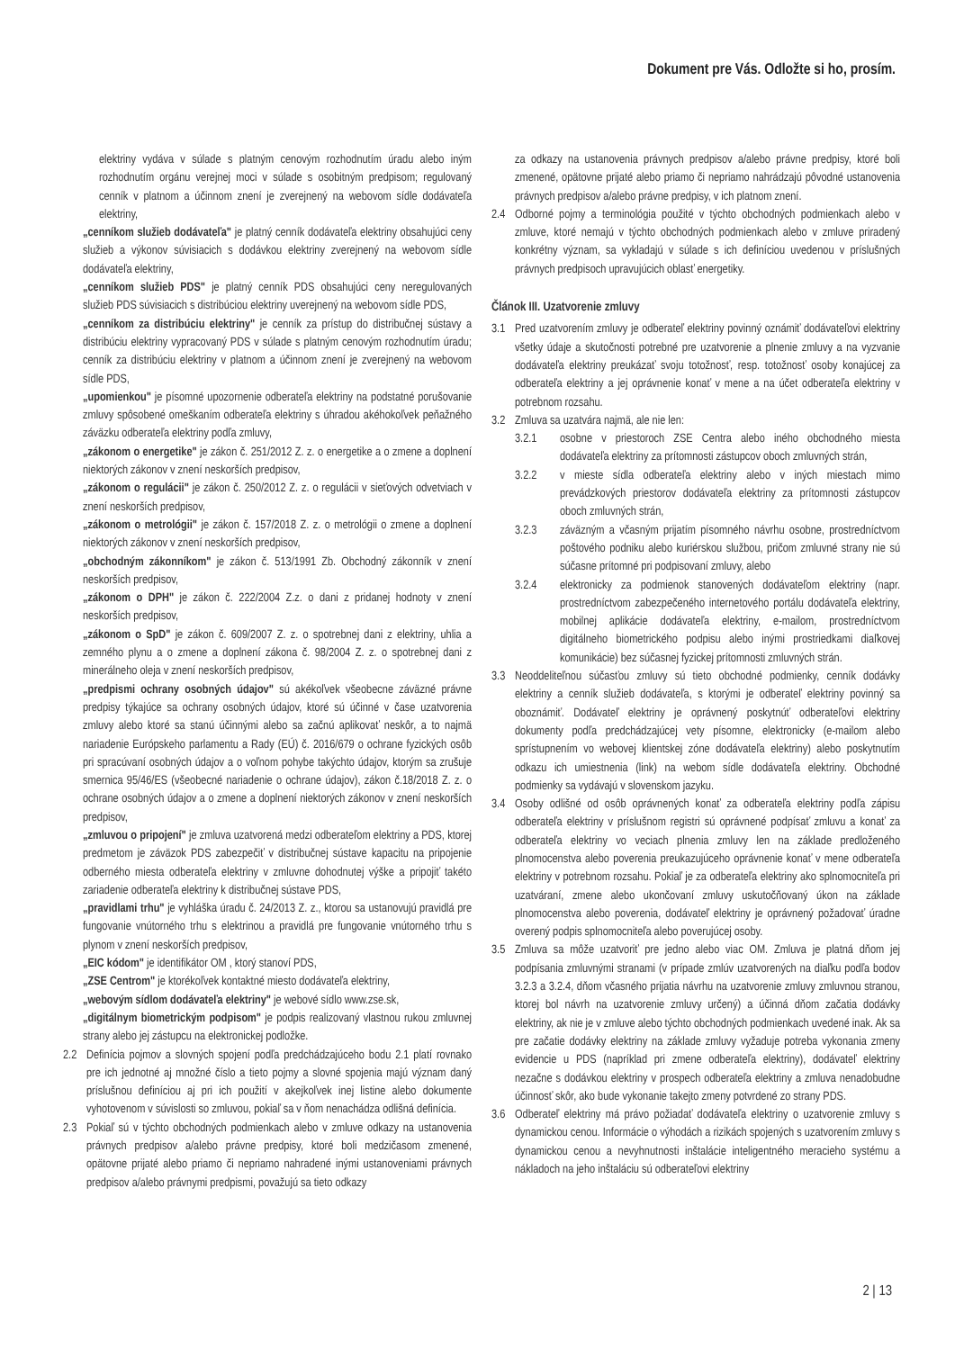Dokument pre Vás. Odložte si ho, prosím.
elektriny vydáva v súlade s platným cenovým rozhodnutím úradu alebo iným rozhodnutím orgánu verejnej moci v súlade s osobitným predpisom; regulovaný cenník v platnom a účinnom znení je zverejnený na webovom sídle dodávateľa elektriny,
„cenníkom služieb dodávateľa" je platný cenník dodávateľa elektriny obsahujúci ceny služieb a výkonov súvisiacich s dodávkou elektriny zverejnený na webovom sídle dodávateľa elektriny,
„cenníkom služieb PDS" je platný cenník PDS obsahujúci ceny neregulovaných služieb PDS súvisiacich s distribúciou elektriny uverejnený na webovom sídle PDS,
„cenníkom za distribúciu elektriny" je cenník za prístup do distribučnej sústavy a distribúciu elektriny vypracovaný PDS v súlade s platným cenovým rozhodnutím úradu; cenník za distribúciu elektriny v platnom a účinnom znení je zverejnený na webovom sídle PDS,
„upomienkou" je písomné upozornenie odberateľa elektriny na podstatné porušovanie zmluvy spôsobené omeškaním odberateľa elektriny s úhradou akéhokoľvek peňažného záväzku odberateľa elektriny podľa zmluvy,
„zákonom o energetike" je zákon č. 251/2012 Z. z. o energetike a o zmene a doplnení niektorých zákonov v znení neskorších predpisov,
„zákonom o regulácii" je zákon č. 250/2012 Z. z. o regulácii v sieťových odvetviach v znení neskorších predpisov,
„zákonom o metrológii" je zákon č. 157/2018 Z. z. o metrológii o zmene a doplnení niektorých zákonov v znení neskorších predpisov,
„obchodným zákonníkom" je zákon č. 513/1991 Zb. Obchodný zákonník v znení neskorších predpisov,
„zákonom o DPH" je zákon č. 222/2004 Z.z. o dani z pridanej hodnoty v znení neskorších predpisov,
„zákonom o SpD" je zákon č. 609/2007 Z. z. o spotrebnej dani z elektriny, uhlia a zemného plynu a o zmene a doplnení zákona č. 98/2004 Z. z. o spotrebnej dani z minerálneho oleja v znení neskorších predpisov,
„predpismi ochrany osobných údajov" sú akékoľvek všeobecne záväzné právne predpisy týkajúce sa ochrany osobných údajov, ktoré sú účinné v čase uzatvorenia zmluvy alebo ktoré sa stanú účinnými alebo sa začnú aplikovať neskôr, a to najmä nariadenie Európskeho parlamentu a Rady (EÚ) č. 2016/679 o ochrane fyzických osôb pri spracúvaní osobných údajov a o voľnom pohybe takýchto údajov, ktorým sa zrušuje smernica 95/46/ES (všeobecné nariadenie o ochrane údajov), zákon č.18/2018 Z. z. o ochrane osobných údajov a o zmene a doplnení niektorých zákonov v znení neskorších predpisov,
„zmluvou o pripojení" je zmluva uzatvorená medzi odberateľom elektriny a PDS, ktorej predmetom je záväzok PDS zabezpečiť v distribučnej sústave kapacitu na pripojenie odberného miesta odberateľa elektriny v zmluvne dohodnutej výške a pripojiť takéto zariadenie odberateľa elektriny k distribučnej sústave PDS,
„pravidlami trhu" je vyhláška úradu č. 24/2013 Z. z., ktorou sa ustanovujú pravidlá pre fungovanie vnútorného trhu s elektrinou a pravidlá pre fungovanie vnútorného trhu s plynom v znení neskorších predpisov,
„EIC kódom" je identifikátor OM , ktorý stanoví PDS,
„ZSE Centrom" je ktorékoľvek kontaktné miesto dodávateľa elektriny,
„webovým sídlom dodávateľa elektriny" je webové sídlo www.zse.sk,
„digitálnym biometrickým podpisom" je podpis realizovaný vlastnou rukou zmluvnej strany alebo jej zástupcu na elektronickej podložke.
2.2 Definícia pojmov a slovných spojení podľa predchádzajúceho bodu 2.1 platí rovnako pre ich jednotné aj množné číslo a tieto pojmy a slovné spojenia majú význam daný príslušnou definíciou aj pri ich použití v akejkoľvek inej listine alebo dokumente vyhotovenom v súvislosti so zmluvou, pokiaľ sa v ňom nenachádza odlišná definícia.
2.3 Pokiaľ sú v týchto obchodných podmienkach alebo v zmluve odkazy na ustanovenia právnych predpisov a/alebo právne predpisy, ktoré boli medzičasom zmenené, opätovne prijaté alebo priamo či nepriamo nahradené inými ustanoveniami právnych predpisov a/alebo právnymi predpismi, považujú sa tieto odkazy
za odkazy na ustanovenia právnych predpisov a/alebo právne predpisy, ktoré boli zmenené, opätovne prijaté alebo priamo či nepriamo nahrádzajú pôvodné ustanovenia právnych predpisov a/alebo právne predpisy, v ich platnom znení.
2.4 Odborné pojmy a terminológia použité v týchto obchodných podmienkach alebo v zmluve, ktoré nemajú v týchto obchodných podmienkach alebo v zmluve priradený konkrétny význam, sa vykladajú v súlade s ich definíciou uvedenou v príslušných právnych predpisoch upravujúcich oblasť energetiky.
Článok III. Uzatvorenie zmluvy
3.1 Pred uzatvorením zmluvy je odberateľ elektriny povinný oznámiť dodávateľovi elektriny všetky údaje a skutočnosti potrebné pre uzatvorenie a plnenie zmluvy a na vyzvanie dodávateľa elektriny preukázať svoju totožnosť, resp. totožnosť osoby konajúcej za odberateľa elektriny a jej oprávnenie konať v mene a na účet odberateľa elektriny v potrebnom rozsahu.
3.2 Zmluva sa uzatvára najmä, ale nie len:
3.2.1 osobne v priestoroch ZSE Centra alebo iného obchodného miesta dodávateľa elektriny za prítomnosti zástupcov oboch zmluvných strán,
3.2.2 v mieste sídla odberateľa elektriny alebo v iných miestach mimo prevádzkových priestorov dodávateľa elektriny za prítomnosti zástupcov oboch zmluvných strán,
3.2.3 záväzným a včasným prijatím písomného návrhu osobne, prostredníctvom poštového podniku alebo kuriérskou službou, pričom zmluvné strany nie sú súčasne prítomné pri podpisovaní zmluvy, alebo
3.2.4 elektronicky za podmienok stanovených dodávateľom elektriny (napr. prostredníctvom zabezpečeného internetového portálu dodávateľa elektriny, mobilnej aplikácie dodávateľa elektriny, e-mailom, prostredníctvom digitálneho biometrického podpisu alebo inými prostriedkami diaľkovej komunikácie) bez súčasnej fyzickej prítomnosti zmluvných strán.
3.3 Neoddeliteľnou súčasťou zmluvy sú tieto obchodné podmienky, cenník dodávky elektriny a cenník služieb dodávateľa, s ktorými je odberateľ elektriny povinný sa oboznámiť. Dodávateľ elektriny je oprávnený poskytnúť odberateľovi elektriny dokumenty podľa predchádzajúcej vety písomne, elektronicky (e-mailom alebo sprístupnením vo webovej klientskej zóne dodávateľa elektriny) alebo poskytnutím odkazu ich umiestnenia (link) na webom sídle dodávateľa elektriny. Obchodné podmienky sa vydávajú v slovenskom jazyku.
3.4 Osoby odlišné od osôb oprávnených konať za odberateľa elektriny podľa zápisu odberateľa elektriny v príslušnom registri sú oprávnené podpísať zmluvu a konať za odberateľa elektriny vo veciach plnenia zmluvy len na základe predloženého plnomocenstva alebo poverenia preukazujúceho oprávnenie konať v mene odberateľa elektriny v potrebnom rozsahu. Pokiaľ je za odberateľa elektriny ako splnomocniteľa pri uzatváraní, zmene alebo ukončovaní zmluvy uskutočňovaný úkon na základe plnomocenstva alebo poverenia, dodávateľ elektriny je oprávnený požadovať úradne overený podpis splnomocniteľa alebo poverujúcej osoby.
3.5 Zmluva sa môže uzatvoriť pre jedno alebo viac OM. Zmluva je platná dňom jej podpísania zmluvnými stranami (v prípade zmlúv uzatvorených na diaľku podľa bodov 3.2.3 a 3.2.4, dňom včasného prijatia návrhu na uzatvorenie zmluvy zmluvnou stranou, ktorej bol návrh na uzatvorenie zmluvy určený) a účinná dňom začatia dodávky elektriny, ak nie je v zmluve alebo týchto obchodných podmienkach uvedené inak. Ak sa pre začatie dodávky elektriny na základe zmluvy vyžaduje potreba vykonania zmeny evidencie u PDS (napríklad pri zmene odberateľa elektriny), dodávateľ elektriny nezačne s dodávkou elektriny v prospech odberateľa elektriny a zmluva nenadobudne účinnosť skôr, ako bude vykonanie takejto zmeny potvrdené zo strany PDS.
3.6 Odberateľ elektriny má právo požiadať dodávateľa elektriny o uzatvorenie zmluvy s dynamickou cenou. Informácie o výhodách a rizikách spojených s uzatvorením zmluvy s dynamickou cenou a nevyhnutnosti inštalácie inteligentného meracieho systému a nákladoch na jeho inštaláciu sú odberateľovi elektriny
2 | 13